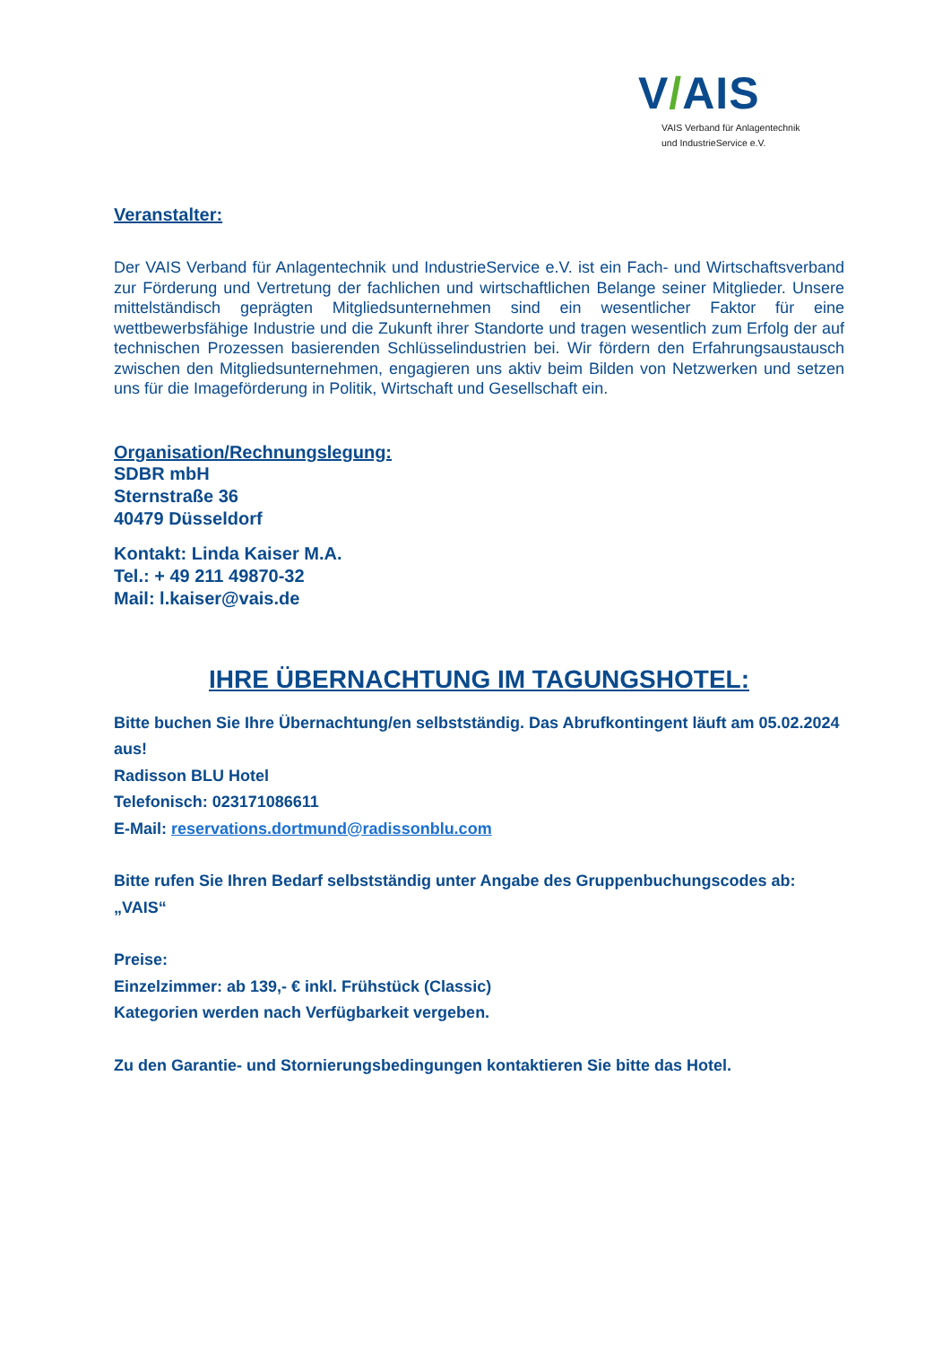V/AIS
VAIS Verband für Anlagentechnik
und IndustrieService e.V.
Veranstalter:
Der VAIS Verband für Anlagentechnik und IndustrieService e.V. ist ein Fach- und Wirtschaftsverband zur Förderung und Vertretung der fachlichen und wirtschaftlichen Belange seiner Mitglieder. Unsere mittelständisch geprägten Mitgliedsunternehmen sind ein wesentlicher Faktor für eine wettbewerbsfähige Industrie und die Zukunft ihrer Standorte und tragen wesentlich zum Erfolg der auf technischen Prozessen basierenden Schlüsselindustrien bei. Wir fördern den Erfahrungsaustausch zwischen den Mitgliedsunternehmen, engagieren uns aktiv beim Bilden von Netzwerken und setzen uns für die Imageförderung in Politik, Wirtschaft und Gesellschaft ein.
Organisation/Rechnungslegung:
SDBR mbH
Sternstraße 36
40479 Düsseldorf
Kontakt: Linda Kaiser M.A.
Tel.: + 49 211 49870-32
Mail: l.kaiser@vais.de
IHRE ÜBERNACHTUNG IM TAGUNGSHOTEL:
Bitte buchen Sie Ihre Übernachtung/en selbstständig. Das Abrufkontingent läuft am 05.02.2024 aus!
Radisson BLU Hotel
Telefonisch: 023171086611
E-Mail: reservations.dortmund@radissonblu.com
Bitte rufen Sie Ihren Bedarf selbstständig unter Angabe des Gruppenbuchungscodes ab: „VAIS“
Preise:
Einzelzimmer: ab 139,- € inkl. Frühstück (Classic)
Kategorien werden nach Verfügbarkeit vergeben.
Zu den Garantie- und Stornierungsbedingungen kontaktieren Sie bitte das Hotel.